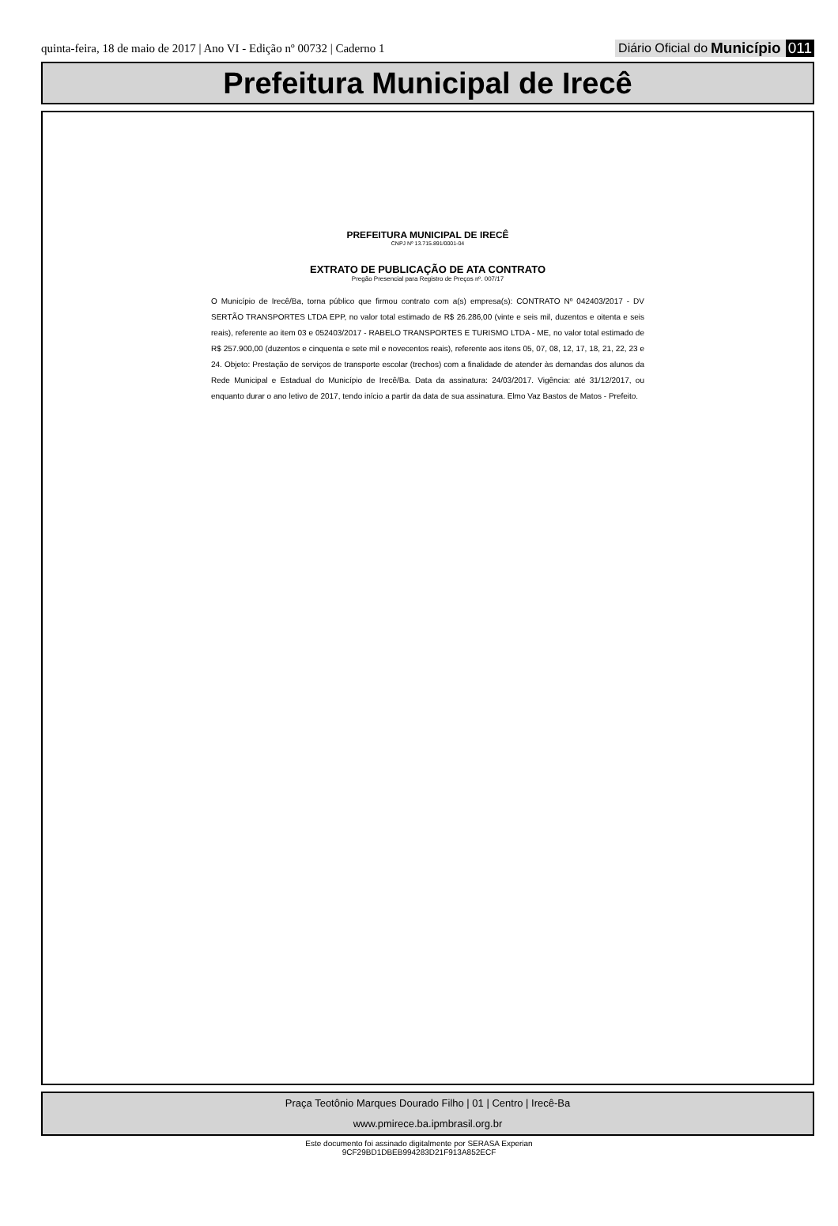quinta-feira, 18 de maio de 2017 | Ano VI - Edição nº 00732 | Caderno 1
Diário Oficial do Município 011
Prefeitura Municipal de Irecê
PREFEITURA MUNICIPAL DE IRECÊ
CNPJ Nº 13.715.891/0001-04
EXTRATO DE PUBLICAÇÃO DE ATA CONTRATO
Pregão Presencial para Registro de Preços nº. 007/17
O Município de Irecê/Ba, torna público que firmou contrato com a(s) empresa(s): CONTRATO Nº 042403/2017 - DV SERTÃO TRANSPORTES LTDA EPP, no valor total estimado de R$ 26.286,00 (vinte e seis mil, duzentos e oitenta e seis reais), referente ao item 03 e 052403/2017 - RABELO TRANSPORTES E TURISMO LTDA - ME, no valor total estimado de R$ 257.900,00 (duzentos e cinquenta e sete mil e novecentos reais), referente aos itens 05, 07, 08, 12, 17, 18, 21, 22, 23 e 24. Objeto: Prestação de serviços de transporte escolar (trechos) com a finalidade de atender às demandas dos alunos da Rede Municipal e Estadual do Município de Irecê/Ba. Data da assinatura: 24/03/2017. Vigência: até 31/12/2017, ou enquanto durar o ano letivo de 2017, tendo início a partir da data de sua assinatura. Elmo Vaz Bastos de Matos - Prefeito.
Praça Teotônio Marques Dourado Filho | 01 | Centro | Irecê-Ba
www.pmirece.ba.ipmbrasil.org.br
Este documento foi assinado digitalmente por SERASA Experian
9CF29BD1DBEB994283D21F913A852ECF